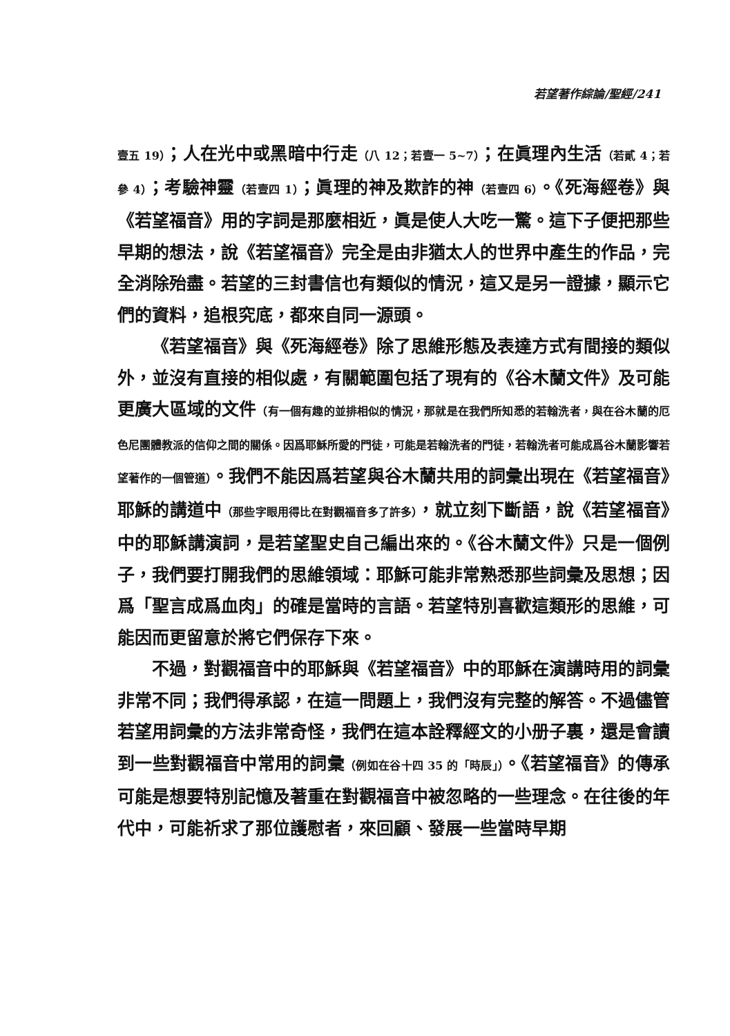若望著作綜論/聖經/241
壹五 19）；人在光中或黑暗中行走（八 12；若壹一 5~7）；在眞理內生活（若貳 4；若參 4）；考驗神靈（若壹四 1）；眞理的神及欺詐的神（若壹四 6）。《死海經卷》與《若望福音》用的字詞是那麼相近，眞是使人大吃一驚。這下子便把那些早期的想法，說《若望福音》完全是由非猶太人的世界中產生的作品，完全消除殆盡。若望的三封書信也有類似的情況，這又是另一證據，顯示它們的資料，追根究底，都來自同一源頭。
《若望福音》與《死海經卷》除了思維形態及表達方式有間接的類似外，並沒有直接的相似處，有關範圍包括了現有的《谷木蘭文件》及可能更廣大區域的文件（有一個有趣的並排相似的情況，那就是在我們所知悉的若翰洗者，與在谷木蘭的厄色尼團體教派的信仰之間的關係。因爲耶穌所愛的門徒，可能是若翰洗者的門徒，若翰洗者可能成爲谷木蘭影響若望著作的一個管道）。我們不能因爲若望與谷木蘭共用的詞彙出現在《若望福音》耶穌的講道中（那些字眼用得比在對觀福音多了許多），就立刻下斷語，說《若望福音》中的耶穌講演詞，是若望聖史自己編出來的。《谷木蘭文件》只是一個例子，我們要打開我們的思維領域：耶穌可能非常熟悉那些詞彙及思想；因爲「聖言成爲血肉」的確是當時的言語。若望特別喜歡這類形的思維，可能因而更留意於將它們保存下來。
不過，對觀福音中的耶穌與《若望福音》中的耶穌在演講時用的詞彙非常不同；我們得承認，在這一問題上，我們沒有完整的解答。不過儘管若望用詞彙的方法非常奇怪，我們在這本詮釋經文的小册子裏，還是會讀到一些對觀福音中常用的詞彙（例如在谷十四 35 的「時辰」）。《若望福音》的傳承可能是想要特別記憶及著重在對觀福音中被忽略的一些理念。在往後的年代中，可能祈求了那位護慰者，來回顧、發展一些當時早期